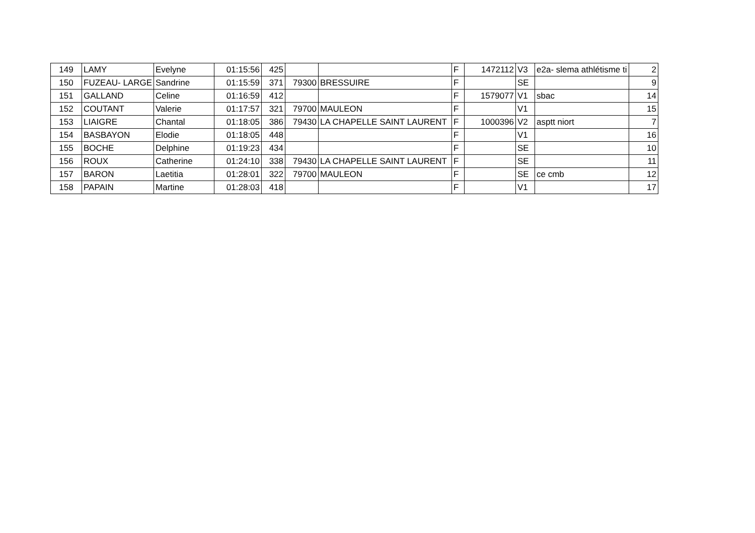| 149 | LAMY | Evelyne | 01:15:56 | 425 | | | F | 1472112 | V3 | e2a- slema athlétisme ti | 2 |
| 150 | FUZEAU- LARGE | Sandrine | 01:15:59 | 371 | 79300 | BRESSUIRE | F | | SE | | 9 |
| 151 | GALLAND | Celine | 01:16:59 | 412 | | | F | 1579077 | V1 | sbac | 14 |
| 152 | COUTANT | Valerie | 01:17:57 | 321 | 79700 | MAULEON | F | | V1 | | 15 |
| 153 | LIAIGRE | Chantal | 01:18:05 | 386 | 79430 | LA CHAPELLE SAINT LAURENT | F | 1000396 | V2 | asptt niort | 7 |
| 154 | BASBAYON | Elodie | 01:18:05 | 448 | | | F | | V1 | | 16 |
| 155 | BOCHE | Delphine | 01:19:23 | 434 | | | F | | SE | | 10 |
| 156 | ROUX | Catherine | 01:24:10 | 338 | 79430 | LA CHAPELLE SAINT LAURENT | F | | SE | | 11 |
| 157 | BARON | Laetitia | 01:28:01 | 322 | 79700 | MAULEON | F | | SE | ce cmb | 12 |
| 158 | PAPAIN | Martine | 01:28:03 | 418 | | | F | | V1 | | 17 |